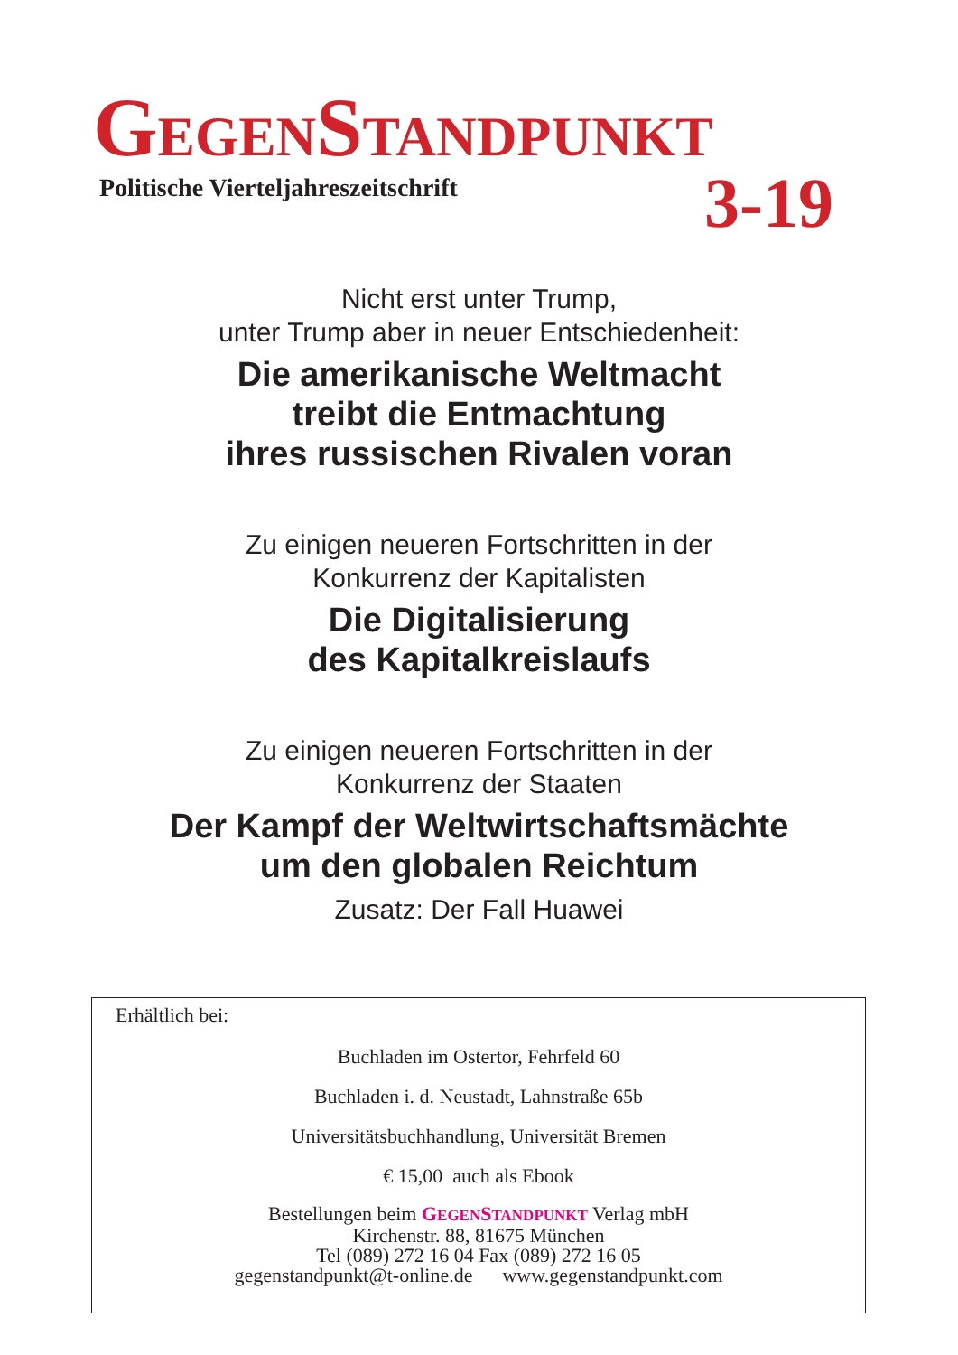GEGENSTANDPUNKT
Politische Vierteljahreszeitschrift
3-19
Nicht erst unter Trump,
unter Trump aber in neuer Entschiedenheit:
Die amerikanische Weltmacht
treibt die Entmachtung
ihres russischen Rivalen voran
Zu einigen neueren Fortschritten in der
Konkurrenz der Kapitalisten
Die Digitalisierung
des Kapitalkreislaufs
Zu einigen neueren Fortschritten in der
Konkurrenz der Staaten
Der Kampf der Weltwirtschaftsmächte
um den globalen Reichtum
Zusatz: Der Fall Huawei
Erhältlich bei:
Buchladen im Ostertor, Fehrfeld 60
Buchladen i. d. Neustadt, Lahnstraße 65b
Universitätsbuchhandlung, Universität Bremen
€ 15,00 auch als Ebook
Bestellungen beim GEGENSTANDPUNKT Verlag mbH
Kirchenstr. 88, 81675 München
Tel (089) 272 16 04 Fax (089) 272 16 05
gegenstandpunkt@t-online.de www.gegenstandpunkt.com